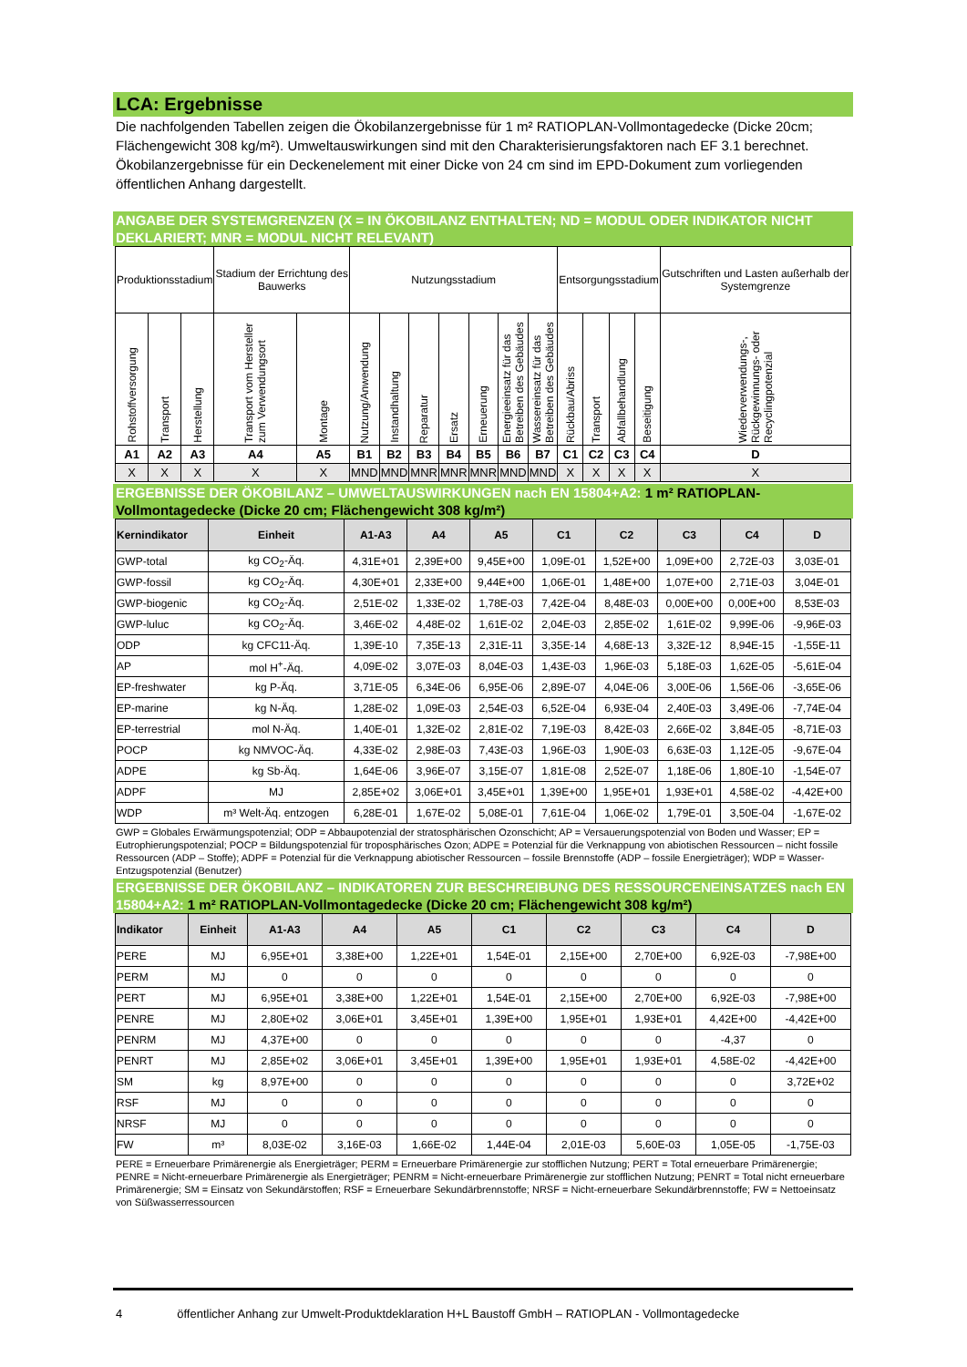LCA: Ergebnisse
Die nachfolgenden Tabellen zeigen die Ökobilanzergebnisse für 1 m² RATIOPLAN-Vollmontagedecke (Dicke 20cm; Flächengewicht 308 kg/m²). Umweltauswirkungen sind mit den Charakterisierungsfaktoren nach EF 3.1 berechnet. Ökobilanzergebnisse für ein Deckenelement mit einer Dicke von 24 cm sind im EPD-Dokument zum vorliegenden öffentlichen Anhang dargestellt.
ANGABE DER SYSTEMGRENZEN (X = IN ÖKOBILANZ ENTHALTEN; ND = MODUL ODER INDIKATOR NICHT DEKLARIERT; MNR = MODUL NICHT RELEVANT)
| Produktionsstadium | | | Stadium der Errichtung des Bauwerks | | Nutzungsstadium | | | | | | | Entsorgungsstadium | | | | Gutschriften und Lasten außerhalb der Systemgrenze |
| --- | --- | --- | --- | --- | --- | --- | --- | --- | --- | --- | --- | --- | --- | --- | --- | --- |
| Rohstoffversorgung | Transport | Herstellung | Transport vom Hersteller zum Verwendungsort | Montage | Nutzung/Anwendung | Instandhaltung | Reparatur | Ersatz | Erneuerung | Energieeinsatz für das Betreiben des Gebäudes | Wassereinsatz für das Betreiben des Gebäudes | Rückbau/Abriss | Transport | Abfallbehandlung | Beseitigung | Wiederverwendungs-, Rückgewinnungs- oder Recyclingpotenzial |
| A1 | A2 | A3 | A4 | A5 | B1 | B2 | B3 | B4 | B5 | B6 | B7 | C1 | C2 | C3 | C4 | D |
| X | X | X | X | X | MND | MND | MNR | MNR | MNR | MND | MND | X | X | X | X | X |
ERGEBNISSE DER ÖKOBILANZ – UMWELTAUSWIRKUNGEN nach EN 15804+A2: 1 m² RATIOPLAN-Vollmontagedecke (Dicke 20 cm; Flächengewicht 308 kg/m²)
| Kernindikator | Einheit | A1-A3 | A4 | A5 | C1 | C2 | C3 | C4 | D |
| --- | --- | --- | --- | --- | --- | --- | --- | --- | --- |
| GWP-total | kg CO<sub>2</sub>-Äq. | 4,31E+01 | 2,39E+00 | 9,45E+00 | 1,09E-01 | 1,52E+00 | 1,09E+00 | 2,72E-03 | 3,03E-01 |
| GWP-fossil | kg CO<sub>2</sub>-Äq. | 4,30E+01 | 2,33E+00 | 9,44E+00 | 1,06E-01 | 1,48E+00 | 1,07E+00 | 2,71E-03 | 3,04E-01 |
| GWP-biogenic | kg CO<sub>2</sub>-Äq. | 2,51E-02 | 1,33E-02 | 1,78E-03 | 7,42E-04 | 8,48E-03 | 0,00E+00 | 0,00E+00 | 8,53E-03 |
| GWP-luluc | kg CO<sub>2</sub>-Äq. | 3,46E-02 | 4,48E-02 | 1,61E-02 | 2,04E-03 | 2,85E-02 | 1,61E-02 | 9,99E-06 | -9,96E-03 |
| ODP | kg CFC11-Äq. | 1,39E-10 | 7,35E-13 | 2,31E-11 | 3,35E-14 | 4,68E-13 | 3,32E-12 | 8,94E-15 | -1,55E-11 |
| AP | mol H<sup>+</sup>-Äq. | 4,09E-02 | 3,07E-03 | 8,04E-03 | 1,43E-03 | 1,96E-03 | 5,18E-03 | 1,62E-05 | -5,61E-04 |
| EP-freshwater | kg P-Äq. | 3,71E-05 | 6,34E-06 | 6,95E-06 | 2,89E-07 | 4,04E-06 | 3,00E-06 | 1,56E-06 | -3,65E-06 |
| EP-marine | kg N-Äq. | 1,28E-02 | 1,09E-03 | 2,54E-03 | 6,52E-04 | 6,93E-04 | 2,40E-03 | 3,49E-06 | -7,74E-04 |
| EP-terrestrial | mol N-Äq. | 1,40E-01 | 1,32E-02 | 2,81E-02 | 7,19E-03 | 8,42E-03 | 2,66E-02 | 3,84E-05 | -8,71E-03 |
| POCP | kg NMVOC-Äq. | 4,33E-02 | 2,98E-03 | 7,43E-03 | 1,96E-03 | 1,90E-03 | 6,63E-03 | 1,12E-05 | -9,67E-04 |
| ADPE | kg Sb-Äq. | 1,64E-06 | 3,96E-07 | 3,15E-07 | 1,81E-08 | 2,52E-07 | 1,18E-06 | 1,80E-10 | -1,54E-07 |
| ADPF | MJ | 2,85E+02 | 3,06E+01 | 3,45E+01 | 1,39E+00 | 1,95E+01 | 1,93E+01 | 4,58E-02 | -4,42E+00 |
| WDP | m³ Welt-Äq. entzogen | 6,28E-01 | 1,67E-02 | 5,08E-01 | 7,61E-04 | 1,06E-02 | 1,79E-01 | 3,50E-04 | -1,67E-02 |
GWP = Globales Erwärmungspotenzial; ODP = Abbaupotenzial der stratosphärischen Ozonschicht; AP = Versauerungspotenzial von Boden und Wasser; EP = Eutrophierungspotenzial; POCP = Bildungspotenzial für troposphärisches Ozon; ADPE = Potenzial für die Verknappung von abiotischen Ressourcen – nicht fossile Ressourcen (ADP – Stoffe); ADPF = Potenzial für die Verknappung abiotischer Ressourcen – fossile Brennstoffe (ADP – fossile Energieträger); WDP = Wasser-Entzugspotenzial (Benutzer)
ERGEBNISSE DER ÖKOBILANZ – INDIKATOREN ZUR BESCHREIBUNG DES RESSOURCENEINSATZES nach EN 15804+A2: 1 m² RATIOPLAN-Vollmontagedecke (Dicke 20 cm; Flächengewicht 308 kg/m²)
| Indikator | Einheit | A1-A3 | A4 | A5 | C1 | C2 | C3 | C4 | D |
| --- | --- | --- | --- | --- | --- | --- | --- | --- | --- |
| PERE | MJ | 6,95E+01 | 3,38E+00 | 1,22E+01 | 1,54E-01 | 2,15E+00 | 2,70E+00 | 6,92E-03 | -7,98E+00 |
| PERM | MJ | 0 | 0 | 0 | 0 | 0 | 0 | 0 | 0 |
| PERT | MJ | 6,95E+01 | 3,38E+00 | 1,22E+01 | 1,54E-01 | 2,15E+00 | 2,70E+00 | 6,92E-03 | -7,98E+00 |
| PENRE | MJ | 2,80E+02 | 3,06E+01 | 3,45E+01 | 1,39E+00 | 1,95E+01 | 1,93E+01 | 4,42E+00 | -4,42E+00 |
| PENRM | MJ | 4,37E+00 | 0 | 0 | 0 | 0 | 0 | -4,37 | 0 |
| PENRT | MJ | 2,85E+02 | 3,06E+01 | 3,45E+01 | 1,39E+00 | 1,95E+01 | 1,93E+01 | 4,58E-02 | -4,42E+00 |
| SM | kg | 8,97E+00 | 0 | 0 | 0 | 0 | 0 | 0 | 3,72E+02 |
| RSF | MJ | 0 | 0 | 0 | 0 | 0 | 0 | 0 | 0 |
| NRSF | MJ | 0 | 0 | 0 | 0 | 0 | 0 | 0 | 0 |
| FW | m³ | 8,03E-02 | 3,16E-03 | 1,66E-02 | 1,44E-04 | 2,01E-03 | 5,60E-03 | 1,05E-05 | -1,75E-03 |
PERE = Erneuerbare Primärenergie als Energieträger; PERM = Erneuerbare Primärenergie zur stofflichen Nutzung; PERT = Total erneuerbare Primärenergie; PENRE = Nicht-erneuerbare Primärenergie als Energieträger; PENRM = Nicht-erneuerbare Primärenergie zur stofflichen Nutzung; PENRT = Total nicht erneuerbare Primärenergie; SM = Einsatz von Sekundärstoffen; RSF = Erneuerbare Sekundärbrennstoffe; NRSF = Nicht-erneuerbare Sekundärbrennstoffe; FW = Nettoeinsatz von Süßwasserressourcen
4 öffentlicher Anhang zur Umwelt-Produktdeklaration H+L Baustoff GmbH – RATIOPLAN - Vollmontagedecke